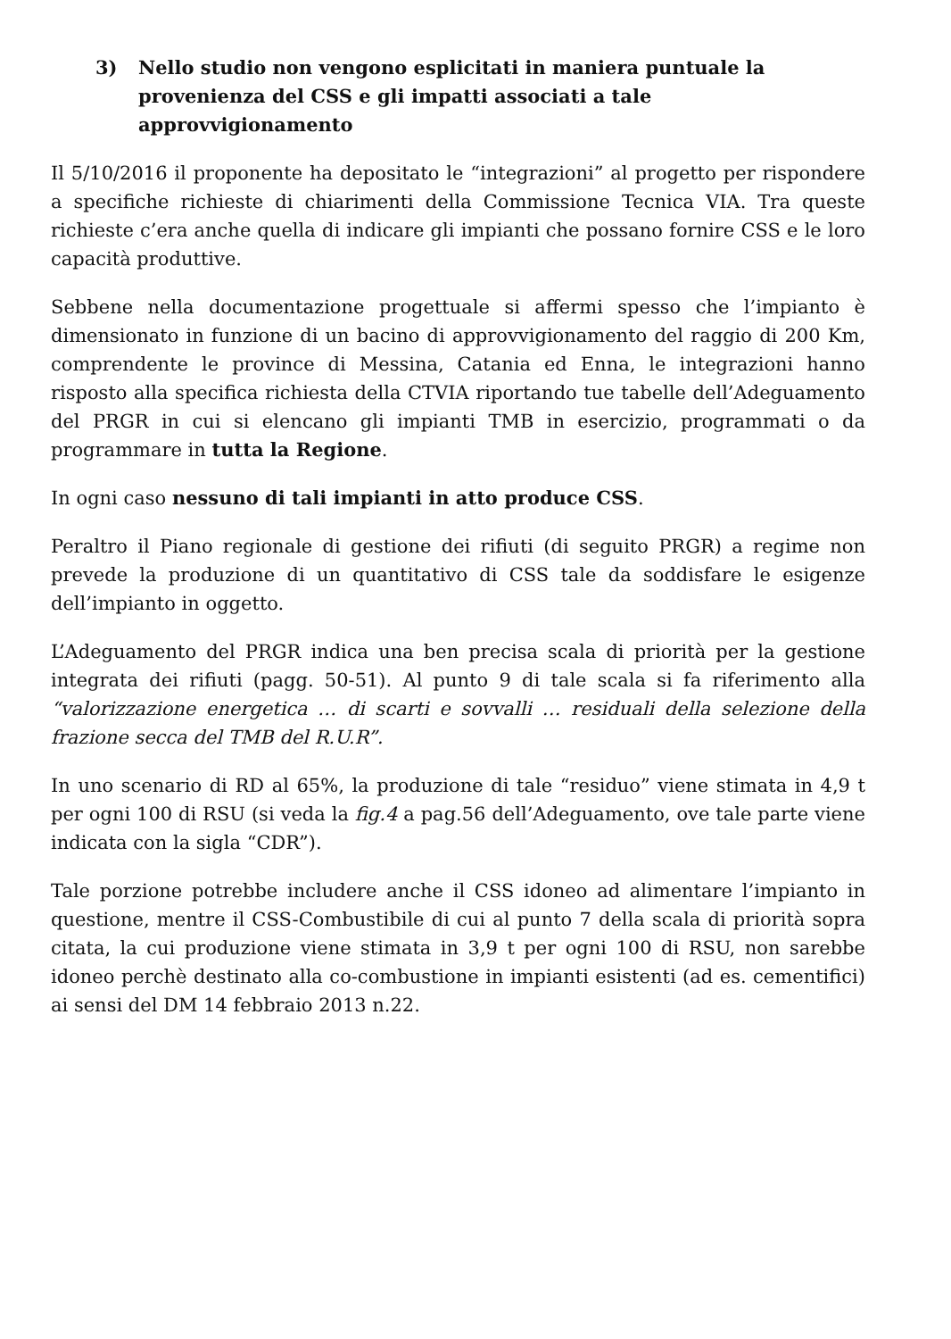3) Nello studio non vengono esplicitati in maniera puntuale la provenienza del CSS e gli impatti associati a tale approvvigionamento
Il 5/10/2016 il proponente ha depositato le “integrazioni” al progetto per rispondere a specifiche richieste di chiarimenti della Commissione Tecnica VIA. Tra queste richieste c’era anche quella di indicare gli impianti che possano fornire CSS e le loro capacità produttive.
Sebbene nella documentazione progettuale si affermi spesso che l’impianto è dimensionato in funzione di un bacino di approvvigionamento del raggio di 200 Km, comprendente le province di Messina, Catania ed Enna, le integrazioni hanno risposto alla specifica richiesta della CTVIA riportando tue tabelle dell’Adeguamento del PRGR in cui si elencano gli impianti TMB in esercizio, programmati o da programmare in tutta la Regione.
In ogni caso nessuno di tali impianti in atto produce CSS.
Peraltro il Piano regionale di gestione dei rifiuti (di seguito PRGR) a regime non prevede la produzione di un quantitativo di CSS tale da soddisfare le esigenze dell’impianto in oggetto.
L’Adeguamento del PRGR indica una ben precisa scala di priorità per la gestione integrata dei rifiuti (pagg. 50-51). Al punto 9 di tale scala si fa riferimento alla “valorizzazione energetica … di scarti e sovvalli … residuali della selezione della frazione secca del TMB del R.U.R”.
In uno scenario di RD al 65%, la produzione di tale “residuo” viene stimata in 4,9 t per ogni 100 di RSU (si veda la fig.4 a pag.56 dell’Adeguamento, ove tale parte viene indicata con la sigla “CDR”).
Tale porzione potrebbe includere anche il CSS idoneo ad alimentare l’impianto in questione, mentre il CSS-Combustibile di cui al punto 7 della scala di priorità sopra citata, la cui produzione viene stimata in 3,9 t per ogni 100 di RSU, non sarebbe idoneo perchè destinato alla co-combustione in impianti esistenti (ad es. cementifici) ai sensi del DM 14 febbraio 2013 n.22.